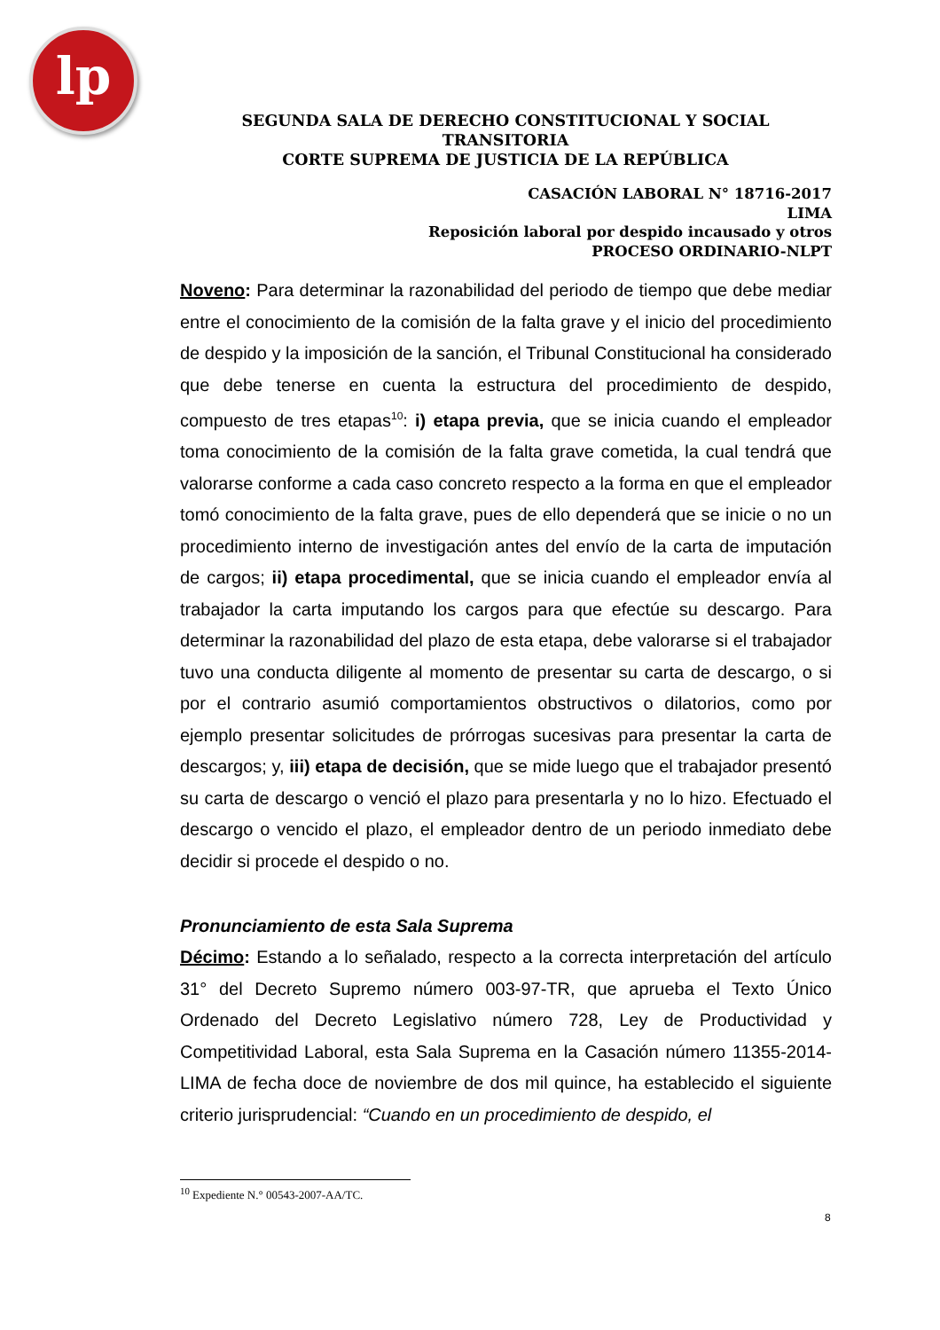lp
SEGUNDA SALA DE DERECHO CONSTITUCIONAL Y SOCIAL TRANSITORIA
CORTE SUPREMA DE JUSTICIA DE LA REPÚBLICA
CASACIÓN LABORAL N° 18716-2017
LIMA
Reposición laboral por despido incausado y otros
PROCESO ORDINARIO-NLPT
Noveno: Para determinar la razonabilidad del periodo de tiempo que debe mediar entre el conocimiento de la comisión de la falta grave y el inicio del procedimiento de despido y la imposición de la sanción, el Tribunal Constitucional ha considerado que debe tenerse en cuenta la estructura del procedimiento de despido, compuesto de tres etapas<sup>10</sup>: i) etapa previa, que se inicia cuando el empleador toma conocimiento de la comisión de la falta grave cometida, la cual tendrá que valorarse conforme a cada caso concreto respecto a la forma en que el empleador tomó conocimiento de la falta grave, pues de ello dependerá que se inicie o no un procedimiento interno de investigación antes del envío de la carta de imputación de cargos; ii) etapa procedimental, que se inicia cuando el empleador envía al trabajador la carta imputando los cargos para que efectúe su descargo. Para determinar la razonabilidad del plazo de esta etapa, debe valorarse si el trabajador tuvo una conducta diligente al momento de presentar su carta de descargo, o si por el contrario asumió comportamientos obstructivos o dilatorios, como por ejemplo presentar solicitudes de prórrogas sucesivas para presentar la carta de descargos; y, iii) etapa de decisión, que se mide luego que el trabajador presentó su carta de descargo o venció el plazo para presentarla y no lo hizo. Efectuado el descargo o vencido el plazo, el empleador dentro de un periodo inmediato debe decidir si procede el despido o no.
Pronunciamiento de esta Sala Suprema
Décimo: Estando a lo señalado, respecto a la correcta interpretación del artículo 31° del Decreto Supremo número 003-97-TR, que aprueba el Texto Único Ordenado del Decreto Legislativo número 728, Ley de Productividad y Competitividad Laboral, esta Sala Suprema en la Casación número 11355-2014-LIMA de fecha doce de noviembre de dos mil quince, ha establecido el siguiente criterio jurisprudencial: “Cuando en un procedimiento de despido, el
<sup>10</sup> Expediente N.° 00543-2007-AA/TC.
8